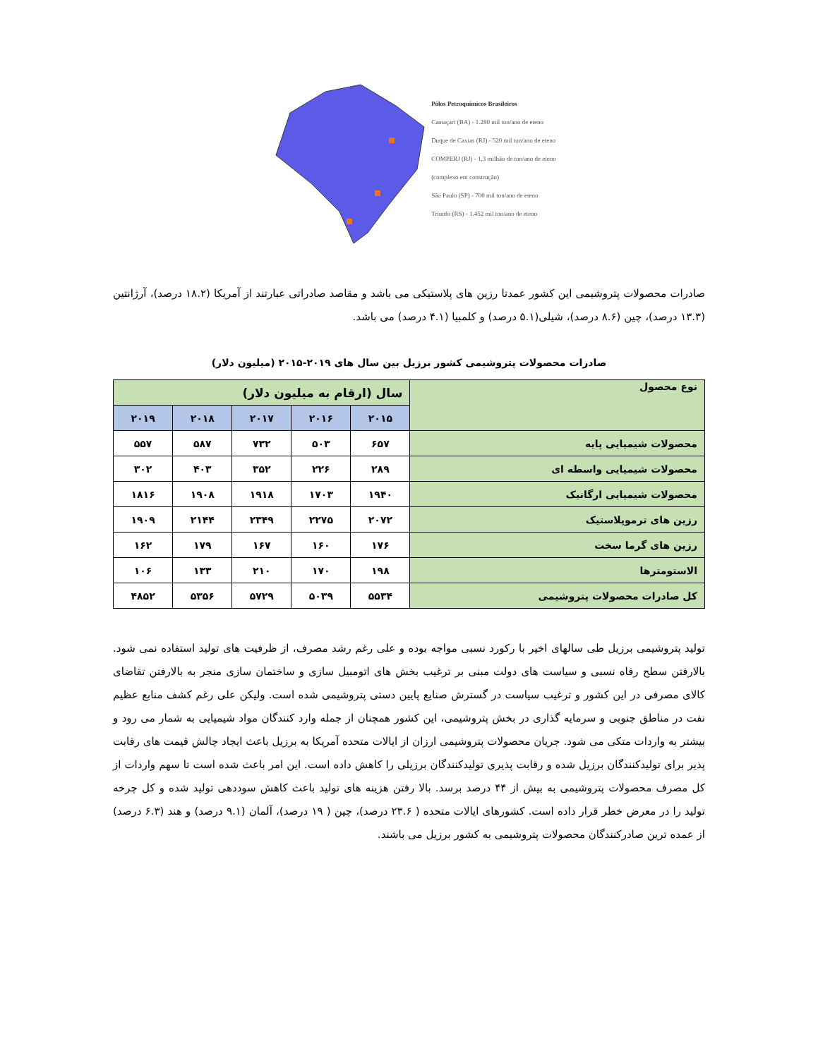Pólos Petroquímicos Brasileiros
Camaçari (BA) - 1.280 mil ton/ano de eteno
Duque de Caxias (RJ) - 520 mil ton/ano de eteno
COMPERJ (RJ) - 1,3 milhão de ton/ano de eteno
(complexo em construção)
São Paulo (SP) - 700 mil ton/ano de eteno
Triunfo (RS) - 1.452 mil ton/ano de eteno
صادرات محصولات پتروشیمی این کشور عمدتا رزین های پلاستیکی می باشد و مقاصد صادراتی عبارتند از آمریکا (۱۸.۲ درصد)، آرژانتین (۱۳.۳ درصد)، چین (۸.۶ درصد)، شیلی(۵.۱ درصد) و کلمبیا (۴.۱ درصد) می باشد.
صادرات محصولات پتروشیمی کشور برزیل بین سال های ۲۰۱۹-۲۰۱۵ (میلیون دلار)
| نوع محصول | سال (ارقام به میلیون دلار) | | | | |
| --- | --- | --- | --- | --- | --- |
| | ۲۰۱۵ | ۲۰۱۶ | ۲۰۱۷ | ۲۰۱۸ | ۲۰۱۹ |
| محصولات شیمیایی پایه | ۶۵۷ | ۵۰۳ | ۷۳۲ | ۵۸۷ | ۵۵۷ |
| محصولات شیمیایی واسطه ای | ۲۸۹ | ۲۲۶ | ۳۵۲ | ۴۰۳ | ۳۰۲ |
| محصولات شیمیایی ارگانیک | ۱۹۴۰ | ۱۷۰۳ | ۱۹۱۸ | ۱۹۰۸ | ۱۸۱۶ |
| رزین های ترموپلاستیک | ۲۰۷۲ | ۲۲۷۵ | ۲۳۴۹ | ۲۱۴۴ | ۱۹۰۹ |
| رزین های گرما سخت | ۱۷۶ | ۱۶۰ | ۱۶۷ | ۱۷۹ | ۱۶۲ |
| الاستومترها | ۱۹۸ | ۱۷۰ | ۲۱۰ | ۱۳۳ | ۱۰۶ |
| کل صادرات محصولات پتروشیمی | ۵۵۳۴ | ۵۰۳۹ | ۵۷۲۹ | ۵۳۵۶ | ۴۸۵۲ |
تولید پتروشیمی برزیل طی سالهای اخیر با رکورد نسبی مواجه بوده و علی رغم رشد مصرف، از ظرفیت های تولید استفاده نمی شود. بالارفتن سطح رفاه نسبی و سیاست های دولت مبنی بر ترغیب بخش های اتومبیل سازی و ساختمان سازی منجر به بالارفتن تقاضای کالای مصرفی در این کشور و ترغیب سیاست در گسترش صنایع پایین دستی پتروشیمی شده است. ولیکن علی رغم کشف منابع عظیم نفت در مناطق جنوبی و سرمایه گذاری در بخش پتروشیمی، این کشور همچنان از جمله وارد کنندگان مواد شیمیایی به شمار می رود و بیشتر به واردات متکی می شود. جریان محصولات پتروشیمی ارزان از ایالات متحده آمریکا به برزیل باعث ایجاد چالش قیمت های رقابت پذیر برای تولیدکنندگان برزیل شده و رقابت پذیری تولیدکنندگان برزیلی را کاهش داده است. این امر باعث شده است تا سهم واردات از کل مصرف محصولات پتروشیمی به بیش از ۴۴ درصد برسد. بالا رفتن هزینه های تولید باعث کاهش سوددهی تولید شده و کل چرخه تولید را در معرض خطر قرار داده است. کشورهای ایالات متحده ( ۲۳.۶ درصد)، چین ( ۱۹ درصد)، آلمان (۹.۱ درصد) و هند (۶.۳ درصد) از عمده ترین صادرکنندگان محصولات پتروشیمی به کشور برزیل می باشند.